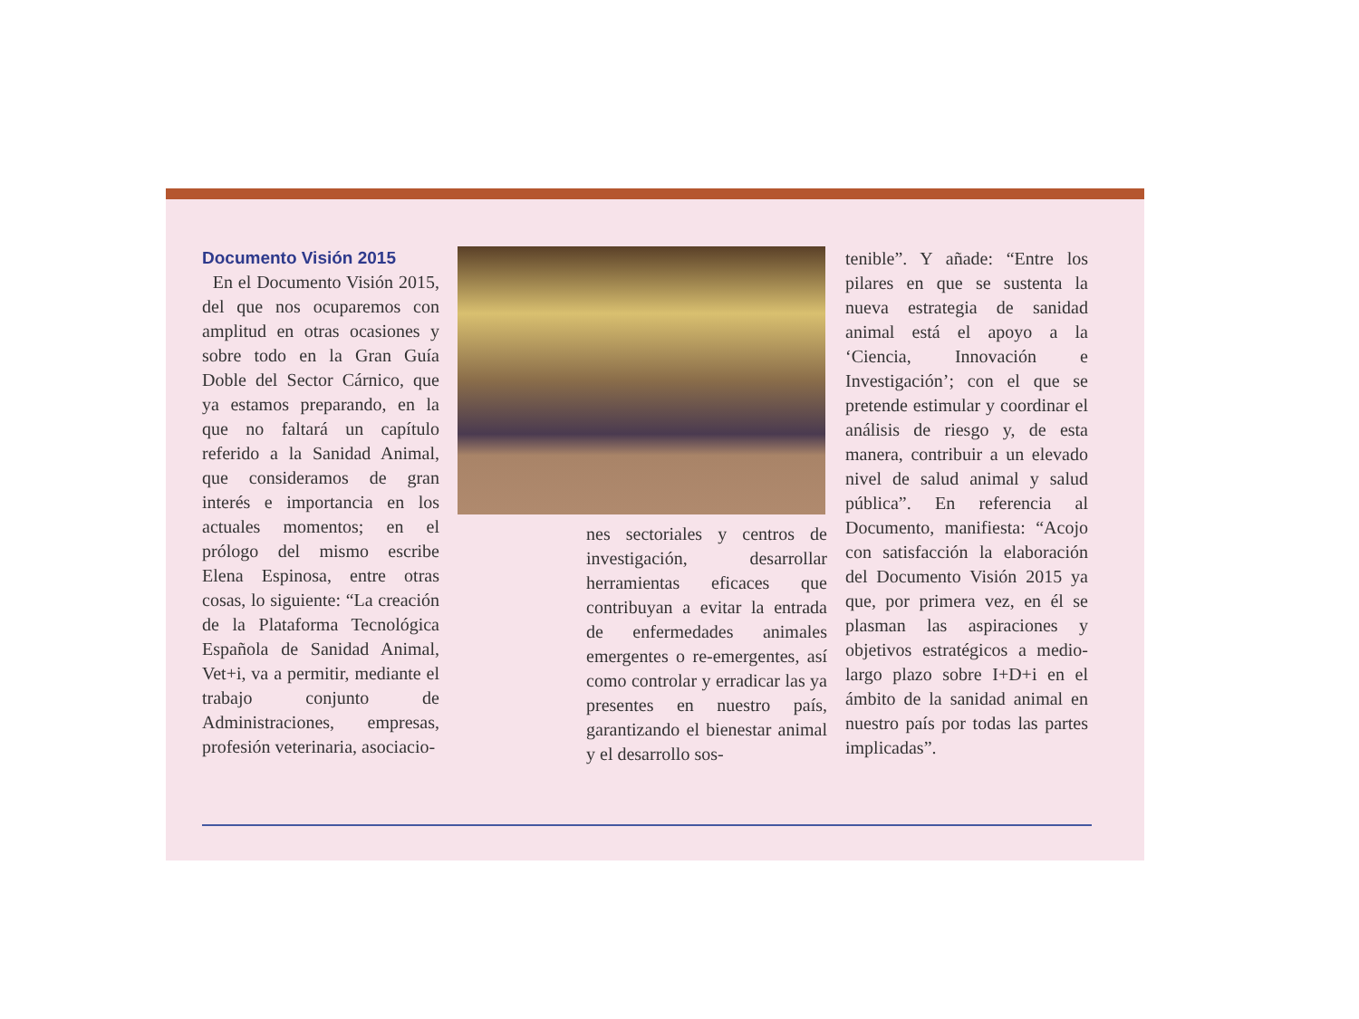Documento Visión 2015
En el Documento Visión 2015, del que nos ocuparemos con amplitud en otras ocasiones y sobre todo en la Gran Guía Doble del Sector Cárnico, que ya estamos preparando, en la que no faltará un capítulo referido a la Sanidad Animal, que consideramos de gran interés e importancia en los actuales momentos; en el prólogo del mismo escribe Elena Espinosa, entre otras cosas, lo siguiente: “La creación de la Plataforma Tecnológica Española de Sanidad Animal, Vet+i, va a permitir, mediante el trabajo conjunto de Administraciones, empresas, profesión veterinaria, asociacio-
nes sectoriales y centros de investigación, desarrollar herramientas eficaces que contribuyan a evitar la entrada de enfermedades animales emergentes o re-emergentes, así como controlar y erradicar las ya presentes en nuestro país, garantizando el bienestar animal y el desarrollo sos-
tenible”. Y añade: “Entre los pilares en que se sustenta la nueva estrategia de sanidad animal está el apoyo a la ‘Ciencia, Innovación e Investigación’; con el que se pretende estimular y coordinar el análisis de riesgo y, de esta manera, contribuir a un elevado nivel de salud animal y salud pública”. En referencia al Documento, manifiesta: “Acojo con satisfacción la elaboración del Documento Visión 2015 ya que, por primera vez, en él se plasman las aspiraciones y objetivos estratégicos a medio-largo plazo sobre I+D+i en el ámbito de la sanidad animal en nuestro país por todas las partes implicadas”.